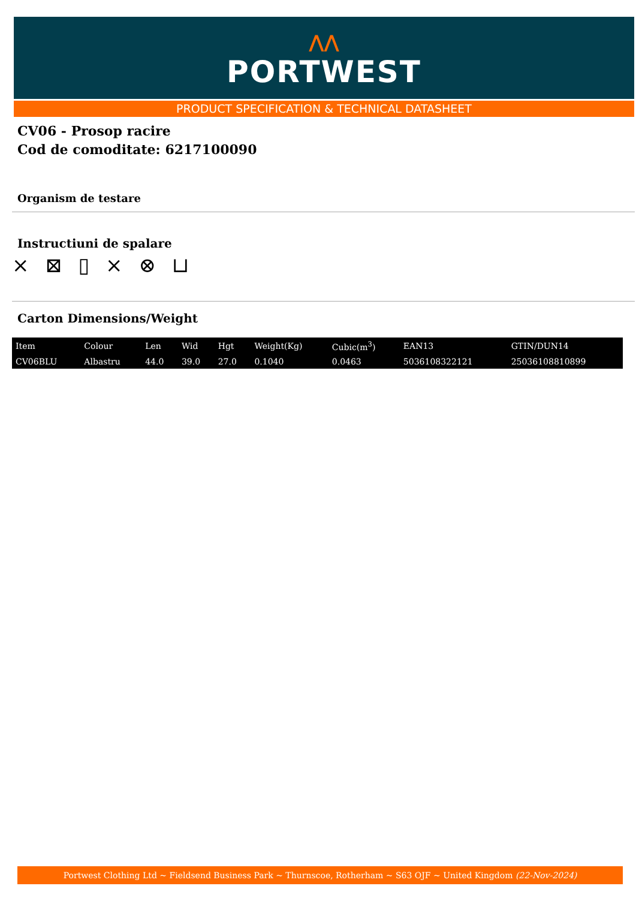⋀⋀
PORTWEST
PRODUCT SPECIFICATION & TECHNICAL DATASHEET
CV06 - Prosop racire
Cod de comoditate: 6217100090
Organism de testare
Instructiuni de spalare
⨯ ⊠ ▯ ⨯ ⊗ ⊔
Carton Dimensions/Weight
| Item | Colour | Len | Wid | Hgt | Weight(Kg) | Cubic(m<sup>3</sup>) | EAN13 | GTIN/DUN14 |
| --- | --- | --- | --- | --- | --- | --- | --- | --- |
| CV06BLU | Albastru | 44.0 | 39.0 | 27.0 | 0.1040 | 0.0463 | 5036108322121 | 25036108810899 |
Portwest Clothing Ltd ~ Fieldsend Business Park ~ Thurnscoe, Rotherham ~ S63 OJF ~ United Kingdom (22-Nov-2024)